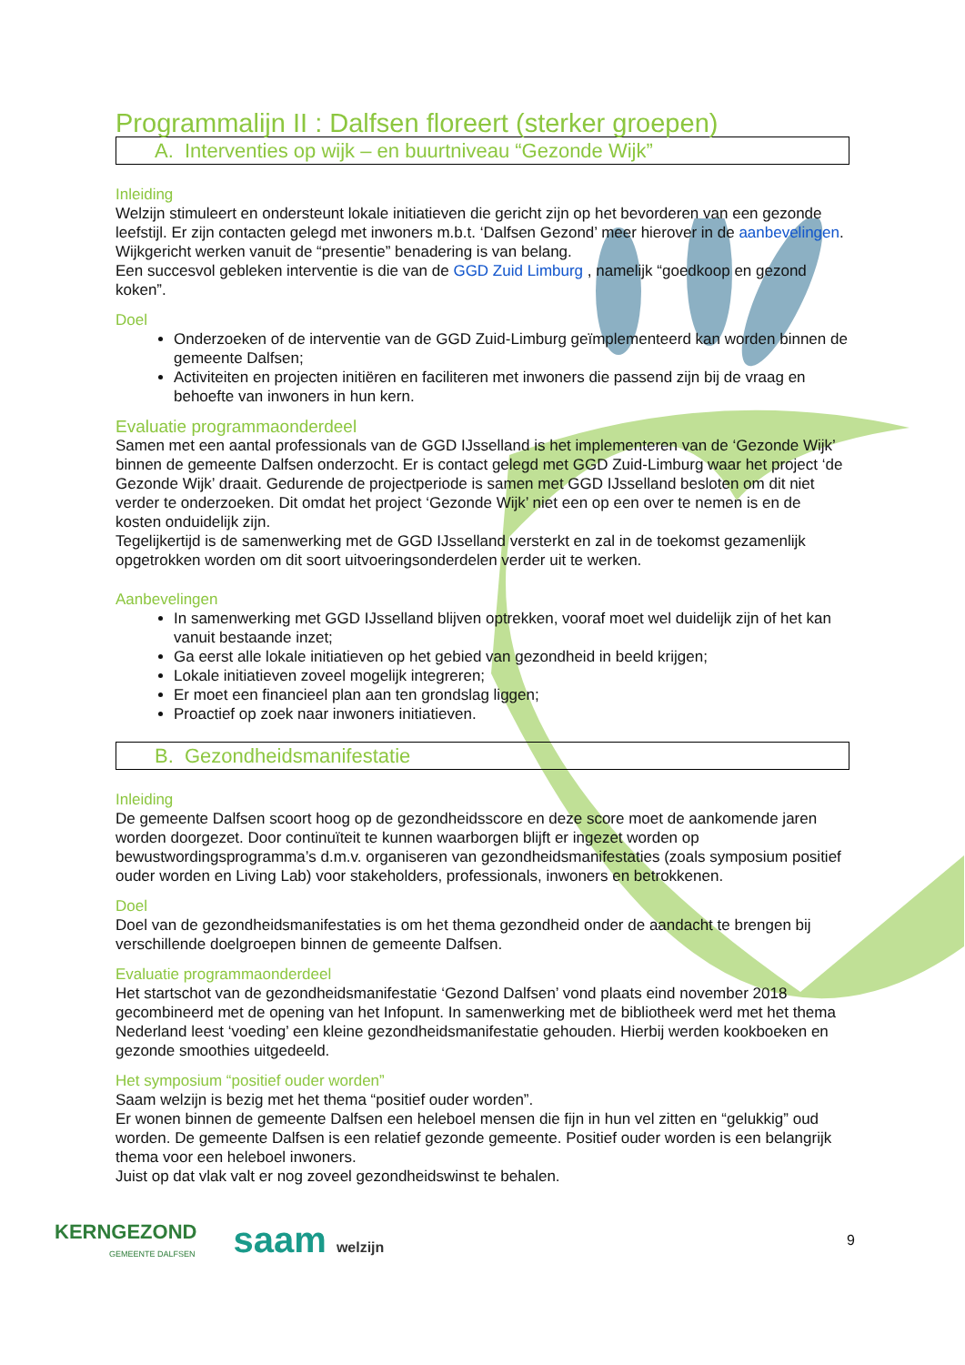Programmalijn II : Dalfsen floreert (sterker groepen)
A. Interventies op wijk – en buurtniveau “Gezonde Wijk”
Inleiding
Welzijn stimuleert en ondersteunt lokale initiatieven die gericht zijn op het bevorderen van een gezonde leefstijl. Er zijn contacten gelegd met inwoners m.b.t. ‘Dalfsen Gezond’ meer hierover in de aanbevelingen. Wijkgericht werken vanuit de “presentie” benadering is van belang.
Een succesvol gebleken interventie is die van de GGD Zuid Limburg , namelijk “goedkoop en gezond koken”.
Doel
Onderzoeken of de interventie van de GGD Zuid-Limburg geïmplementeerd kan worden binnen de gemeente Dalfsen;
Activiteiten en projecten initiëren en faciliteren met inwoners die passend zijn bij de vraag en behoefte van inwoners in hun kern.
Evaluatie programmaonderdeel
Samen met een aantal professionals van de GGD IJsselland is het implementeren van de ‘Gezonde Wijk’ binnen de gemeente Dalfsen onderzocht. Er is contact gelegd met GGD Zuid-Limburg waar het project ‘de Gezonde Wijk’ draait. Gedurende de projectperiode is samen met GGD IJsselland besloten om dit niet verder te onderzoeken. Dit omdat het project ‘Gezonde Wijk’ niet een op een over te nemen is en de kosten onduidelijk zijn.
Tegelijkertijd is de samenwerking met de GGD IJsselland versterkt en zal in de toekomst gezamenlijk opgetrokken worden om dit soort uitvoeringsonderdelen verder uit te werken.
Aanbevelingen
In samenwerking met GGD IJsselland blijven optrekken, vooraf moet wel duidelijk zijn of het kan vanuit bestaande inzet;
Ga eerst alle lokale initiatieven op het gebied van gezondheid in beeld krijgen;
Lokale initiatieven zoveel mogelijk integreren;
Er moet een financieel plan aan ten grondslag liggen;
Proactief op zoek naar inwoners initiatieven.
B. Gezondheidsmanifestatie
Inleiding
De gemeente Dalfsen scoort hoog op de gezondheidsscore en deze score moet de aankomende jaren worden doorgezet. Door continuïteit te kunnen waarborgen blijft er ingezet worden op bewustwordingsprogramma’s d.m.v. organiseren van gezondheidsmanifestaties (zoals symposium positief ouder worden en Living Lab) voor stakeholders, professionals, inwoners en betrokkenen.
Doel
Doel van de gezondheidsmanifestaties is om het thema gezondheid onder de aandacht te brengen bij verschillende doelgroepen binnen de gemeente Dalfsen.
Evaluatie programmaonderdeel
Het startschot van de gezondheidsmanifestatie ‘Gezond Dalfsen’ vond plaats eind november 2018 gecombineerd met de opening van het Infopunt. In samenwerking met de bibliotheek werd met het thema Nederland leest ‘voeding’ een kleine gezondheidsmanifestatie gehouden. Hierbij werden kookboeken en gezonde smoothies uitgedeeld.
Het symposium “positief ouder worden”
Saam welzijn is bezig met het thema “positief ouder worden”.
Er wonen binnen de gemeente Dalfsen een heleboel mensen die fijn in hun vel zitten en “gelukkig” oud worden. De gemeente Dalfsen is een relatief gezonde gemeente. Positief ouder worden is een belangrijk thema voor een heleboel inwoners.
Juist op dat vlak valt er nog zoveel gezondheidswinst te behalen.
KERNGEZOND
GEMEENTE DALFSEN
saam welzijn 9